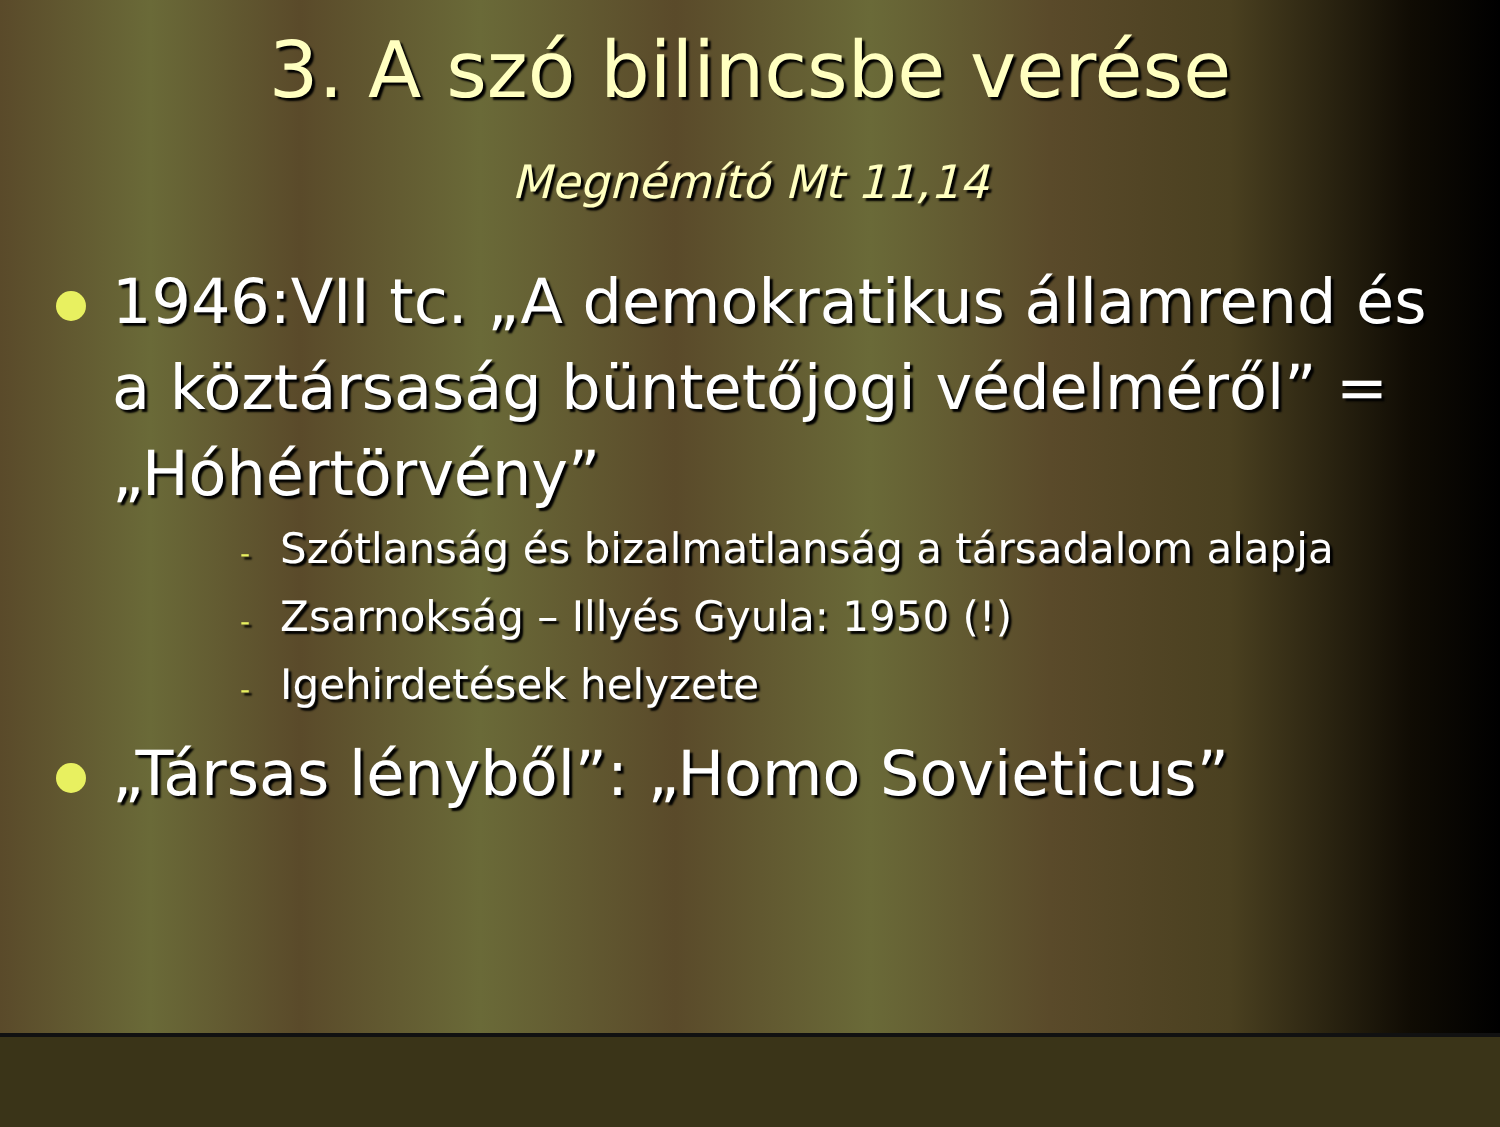3. A szó bilincsbe verése
Megnémító Mt 11,14
1946:VII tc. „A demokratikus államrend és a köztársaság büntetőjogi védelméről” = „Hóhértörvény”
- Szótlanság és bizalmatlanság a társadalom alapja
- Zsarnokság – Illyés Gyula: 1950 (!)
- Igehirdetések helyzete
„Társas lényből”: „Homo Sovieticus”